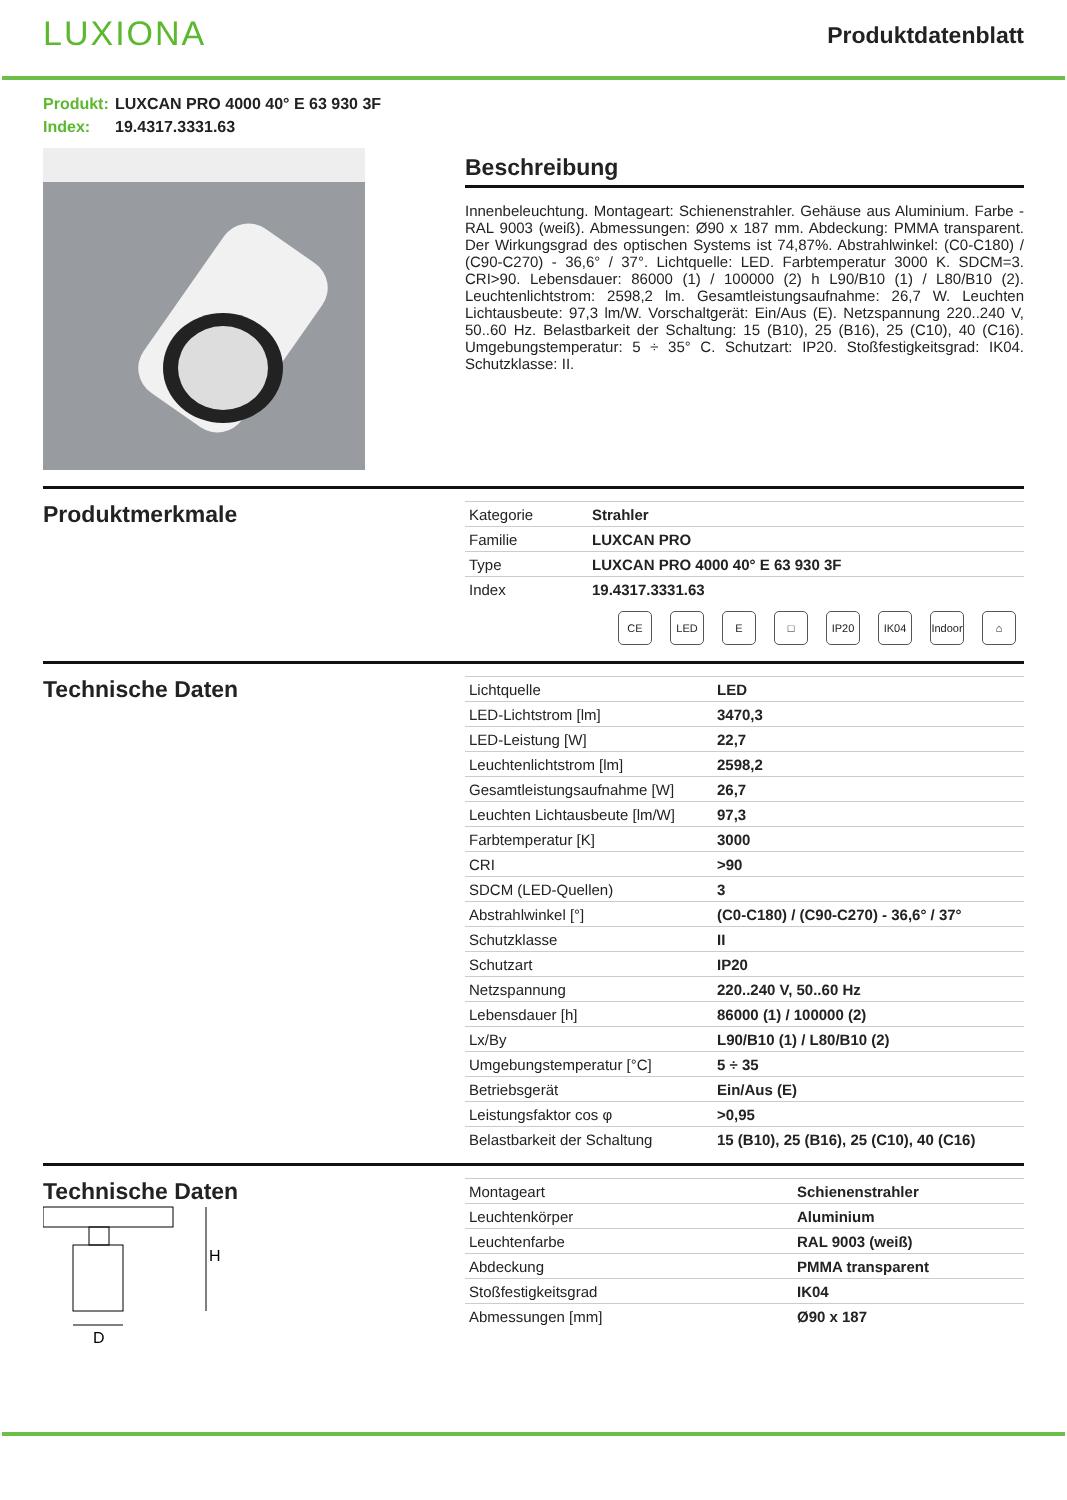LUXIONA
Produktdatenblatt
Produkt: LUXCAN PRO 4000 40° E 63 930 3F
Index: 19.4317.3331.63
Beschreibung
Innenbeleuchtung. Montageart: Schienenstrahler. Gehäuse aus Aluminium. Farbe - RAL 9003 (weiß). Abmessungen: Ø90 x 187 mm. Abdeckung: PMMA transparent. Der Wirkungsgrad des optischen Systems ist 74,87%. Abstrahlwinkel: (C0-C180) / (C90-C270) - 36,6° / 37°. Lichtquelle: LED. Farbtemperatur 3000 K. SDCM=3. CRI>90. Lebensdauer: 86000 (1) / 100000 (2) h L90/B10 (1) / L80/B10 (2). Leuchtenlichtstrom: 2598,2 lm. Gesamtleistungsaufnahme: 26,7 W. Leuchten Lichtausbeute: 97,3 lm/W. Vorschaltgerät: Ein/Aus (E). Netzspannung 220..240 V, 50..60 Hz. Belastbarkeit der Schaltung: 15 (B10), 25 (B16), 25 (C10), 40 (C16). Umgebungstemperatur: 5 ÷ 35° C. Schutzart: IP20. Stoßfestigkeitsgrad: IK04. Schutzklasse: II.
Produktmerkmale
| Kategorie | Strahler |
| Familie | LUXCAN PRO |
| Type | LUXCAN PRO 4000 40° E 63 930 3F |
| Index | 19.4317.3331.63 |
CE LED E □ IP20 IK04 Indoor ⌂
Technische Daten
| Lichtquelle | LED |
| LED-Lichtstrom [lm] | 3470,3 |
| LED-Leistung [W] | 22,7 |
| Leuchtenlichtstrom [lm] | 2598,2 |
| Gesamtleistungsaufnahme [W] | 26,7 |
| Leuchten Lichtausbeute [lm/W] | 97,3 |
| Farbtemperatur [K] | 3000 |
| CRI | >90 |
| SDCM (LED-Quellen) | 3 |
| Abstrahlwinkel [°] | (C0-C180) / (C90-C270) - 36,6° / 37° |
| Schutzklasse | II |
| Schutzart | IP20 |
| Netzspannung | 220..240 V, 50..60 Hz |
| Lebensdauer [h] | 86000 (1) / 100000 (2) |
| Lx/By | L90/B10 (1) / L80/B10 (2) |
| Umgebungstemperatur [°C] | 5 ÷ 35 |
| Betriebsgerät | Ein/Aus (E) |
| Leistungsfaktor cos φ | >0,95 |
| Belastbarkeit der Schaltung | 15 (B10), 25 (B16), 25 (C10), 40 (C16) |
Technische Daten
H
D
| Montageart | Schienenstrahler |
| Leuchtenkörper | Aluminium |
| Leuchtenfarbe | RAL 9003 (weiß) |
| Abdeckung | PMMA transparent |
| Stoßfestigkeitsgrad | IK04 |
| Abmessungen [mm] | Ø90 x 187 |